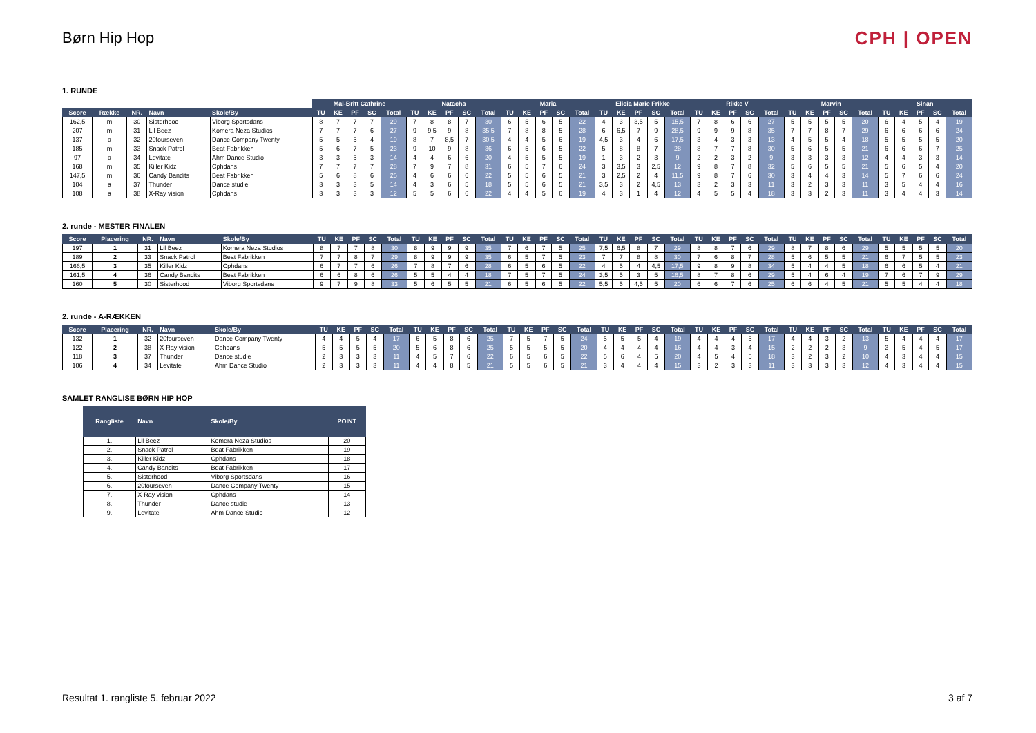Børn Hip Hop CPH | OPEN
1. RUNDE
| | | | | | Mai-Britt Cathrine | | | | | Natacha | | | | | Maria | | | | | Elicia Marie Frikke | | | | | Rikke V | | | | | Marvin | | | | | Sinan | | | | |
| --- | --- | --- | --- | --- | --- | --- | --- | --- | --- | --- | --- | --- | --- | --- | --- | --- | --- | --- | --- | --- | --- | --- | --- | --- | --- | --- | --- | --- | --- | --- | --- | --- | --- | --- | --- | --- | --- | --- | --- |
| Score | Række | NR. | Navn | Skole/By | TU | KE | PF | SC | Total | TU | KE | PF | SC | Total | TU | KE | PF | SC | Total | TU | KE | PF | SC | Total | TU | KE | PF | SC | Total | TU | KE | PF | SC | Total | TU | KE | PF | SC | Total |
| 162,5 | m | 30 | Sisterhood | Viborg Sportsdans | 8 | 7 | 7 | 7 | 29 | 7 | 8 | 8 | 7 | 30 | 6 | 5 | 6 | 5 | 22 | 4 | 3 | 3,5 | 5 | 15,5 | 7 | 8 | 6 | 6 | 27 | 5 | 5 | 5 | 5 | 20 | 6 | 4 | 5 | 4 | 19 |
| 207 | m | 31 | Lil Beez | Komera Neza Studios | 7 | 7 | 7 | 6 | 27 | 9 | 9,5 | 9 | 8 | 35,5 | 7 | 8 | 8 | 5 | 28 | 6 | 6,5 | 7 | 9 | 28,5 | 9 | 9 | 9 | 8 | 35 | 7 | 7 | 8 | 7 | 29 | 6 | 6 | 6 | 6 | 24 |
| 137 | a | 32 | 20fourseven | Dance Company Twenty | 5 | 5 | 5 | 4 | 19 | 8 | 7 | 8,5 | 7 | 30,5 | 4 | 4 | 5 | 6 | 19 | 4,5 | 3 | 4 | 6 | 17,5 | 3 | 4 | 3 | 3 | 13 | 4 | 5 | 5 | 4 | 18 | 5 | 5 | 5 | 5 | 20 |
| 185 | m | 33 | Snack Patrol | Beat Fabrikken | 5 | 6 | 7 | 5 | 23 | 9 | 10 | 9 | 8 | 36 | 6 | 5 | 6 | 5 | 22 | 5 | 8 | 8 | 7 | 28 | 8 | 7 | 7 | 8 | 30 | 5 | 6 | 5 | 5 | 21 | 6 | 6 | 6 | 7 | 25 |
| 97 | a | 34 | Levitate | Ahm Dance Studio | 3 | 3 | 5 | 3 | 14 | 4 | 4 | 6 | 6 | 20 | 4 | 5 | 5 | 5 | 19 | 1 | 3 | 2 | 3 | 9 | 2 | 2 | 3 | 2 | 9 | 3 | 3 | 3 | 3 | 12 | 4 | 4 | 3 | 3 | 14 |
| 168 | m | 35 | Killer Kidz | Cphdans | 7 | 7 | 7 | 7 | 28 | 7 | 9 | 7 | 8 | 31 | 6 | 5 | 7 | 6 | 24 | 3 | 3,5 | 3 | 2,5 | 12 | 9 | 8 | 7 | 8 | 32 | 5 | 6 | 5 | 5 | 21 | 5 | 6 | 5 | 4 | 20 |
| 147,5 | m | 36 | Candy Bandits | Beat Fabrikken | 5 | 6 | 8 | 6 | 25 | 4 | 6 | 6 | 6 | 22 | 5 | 5 | 6 | 5 | 21 | 3 | 2,5 | 2 | 4 | 11,5 | 9 | 8 | 7 | 6 | 30 | 3 | 4 | 4 | 3 | 14 | 5 | 7 | 6 | 6 | 24 |
| 104 | a | 37 | Thunder | Dance studie | 3 | 3 | 3 | 5 | 14 | 4 | 3 | 6 | 5 | 18 | 5 | 5 | 6 | 5 | 21 | 3,5 | 3 | 2 | 4,5 | 13 | 3 | 2 | 3 | 3 | 11 | 3 | 2 | 3 | 3 | 11 | 3 | 5 | 4 | 4 | 16 |
| 108 | a | 38 | X-Ray vision | Cphdans | 3 | 3 | 3 | 3 | 12 | 5 | 5 | 6 | 6 | 22 | 4 | 4 | 5 | 6 | 19 | 4 | 3 | 1 | 4 | 12 | 4 | 5 | 5 | 4 | 18 | 3 | 3 | 2 | 3 | 11 | 3 | 4 | 4 | 3 | 14 |
2. runde - MESTER FINALEN
| Score | Placering | NR. | Navn | Skole/By | TU | KE | PF | SC | Total | TU | KE | PF | SC | Total | TU | KE | PF | SC | Total | TU | KE | PF | SC | Total | TU | KE | PF | SC | Total | TU | KE | PF | SC | Total | TU | KE | PF | SC | Total |
| --- | --- | --- | --- | --- | --- | --- | --- | --- | --- | --- | --- | --- | --- | --- | --- | --- | --- | --- | --- | --- | --- | --- | --- | --- | --- | --- | --- | --- | --- | --- | --- | --- | --- | --- | --- | --- | --- | --- | --- |
| 197 | 1 | 31 | Lil Beez | Komera Neza Studios | 8 | 7 | 7 | 8 | 30 | 8 | 9 | 9 | 9 | 35 | 7 | 6 | 7 | 5 | 25 | 7,5 | 6,5 | 8 | 7 | 29 | 8 | 8 | 7 | 6 | 29 | 8 | 7 | 8 | 6 | 29 | 5 | 5 | 5 | 5 | 20 |
| 189 | 2 | 33 | Snack Patrol | Beat Fabrikken | 7 | 7 | 8 | 7 | 29 | 8 | 9 | 9 | 9 | 35 | 6 | 5 | 7 | 5 | 23 | 7 | 7 | 8 | 8 | 30 | 7 | 6 | 8 | 7 | 28 | 5 | 6 | 5 | 5 | 21 | 6 | 7 | 5 | 5 | 23 |
| 166,5 | 3 | 35 | Killer Kidz | Cphdans | 6 | 7 | 7 | 6 | 26 | 7 | 8 | 7 | 6 | 28 | 6 | 5 | 6 | 5 | 22 | 4 | 5 | 4 | 4,5 | 17,5 | 9 | 8 | 9 | 8 | 34 | 5 | 4 | 4 | 5 | 18 | 6 | 6 | 5 | 4 | 21 |
| 161,5 | 4 | 36 | Candy Bandits | Beat Fabrikken | 6 | 6 | 8 | 6 | 26 | 5 | 5 | 4 | 4 | 18 | 7 | 5 | 7 | 5 | 24 | 3,5 | 5 | 3 | 5 | 16,5 | 8 | 7 | 8 | 6 | 29 | 5 | 4 | 6 | 4 | 19 | 7 | 6 | 7 | 9 | 29 |
| 160 | 5 | 30 | Sisterhood | Viborg Sportsdans | 9 | 7 | 9 | 8 | 33 | 5 | 6 | 5 | 5 | 21 | 6 | 5 | 6 | 5 | 22 | 5,5 | 5 | 4,5 | 5 | 20 | 6 | 6 | 7 | 6 | 25 | 6 | 6 | 4 | 5 | 21 | 5 | 5 | 4 | 4 | 18 |
2. runde - A-RÆKKEN
| Score | Placering | NR. | Navn | Skole/By | TU | KE | PF | SC | Total | TU | KE | PF | SC | Total | TU | KE | PF | SC | Total | TU | KE | PF | SC | Total | TU | KE | PF | SC | Total | TU | KE | PF | SC | Total | TU | KE | PF | SC | Total |
| --- | --- | --- | --- | --- | --- | --- | --- | --- | --- | --- | --- | --- | --- | --- | --- | --- | --- | --- | --- | --- | --- | --- | --- | --- | --- | --- | --- | --- | --- | --- | --- | --- | --- | --- | --- | --- | --- | --- | --- |
| 132 | 1 | 32 | 20fourseven | Dance Company Twenty | 4 | 4 | 5 | 4 | 17 | 6 | 5 | 8 | 6 | 25 | 7 | 5 | 7 | 5 | 24 | 5 | 5 | 5 | 4 | 19 | 4 | 4 | 4 | 5 | 17 | 4 | 4 | 3 | 2 | 13 | 5 | 4 | 4 | 4 | 17 |
| 122 | 2 | 38 | X-Ray vision | Cphdans | 5 | 5 | 5 | 5 | 20 | 5 | 6 | 8 | 6 | 25 | 5 | 5 | 5 | 5 | 20 | 4 | 4 | 4 | 4 | 16 | 4 | 4 | 3 | 4 | 15 | 2 | 2 | 2 | 3 | 9 | 3 | 5 | 4 | 5 | 17 |
| 118 | 3 | 37 | Thunder | Dance studie | 2 | 3 | 3 | 3 | 11 | 4 | 5 | 7 | 6 | 22 | 6 | 5 | 6 | 5 | 22 | 5 | 6 | 4 | 5 | 20 | 4 | 5 | 4 | 5 | 18 | 3 | 2 | 3 | 2 | 10 | 4 | 3 | 4 | 4 | 15 |
| 106 | 4 | 34 | Levitate | Ahm Dance Studio | 2 | 3 | 3 | 3 | 11 | 4 | 4 | 8 | 5 | 21 | 5 | 5 | 6 | 5 | 21 | 3 | 4 | 4 | 4 | 15 | 3 | 2 | 3 | 3 | 11 | 3 | 3 | 3 | 3 | 12 | 4 | 3 | 4 | 4 | 15 |
SAMLET RANGLISE BØRN HIP HOP
| Rangliste | Navn | Skole/By | POINT |
| --- | --- | --- | --- |
| 1. | Lil Beez | Komera Neza Studios | 20 |
| 2. | Snack Patrol | Beat Fabrikken | 19 |
| 3. | Killer Kidz | Cphdans | 18 |
| 4. | Candy Bandits | Beat Fabrikken | 17 |
| 5. | Sisterhood | Viborg Sportsdans | 16 |
| 6. | 20fourseven | Dance Company Twenty | 15 |
| 7. | X-Ray vision | Cphdans | 14 |
| 8. | Thunder | Dance studie | 13 |
| 9. | Levitate | Ahm Dance Studio | 12 |
Resultat 1. rangliste 5. februar 2022 3 af 7